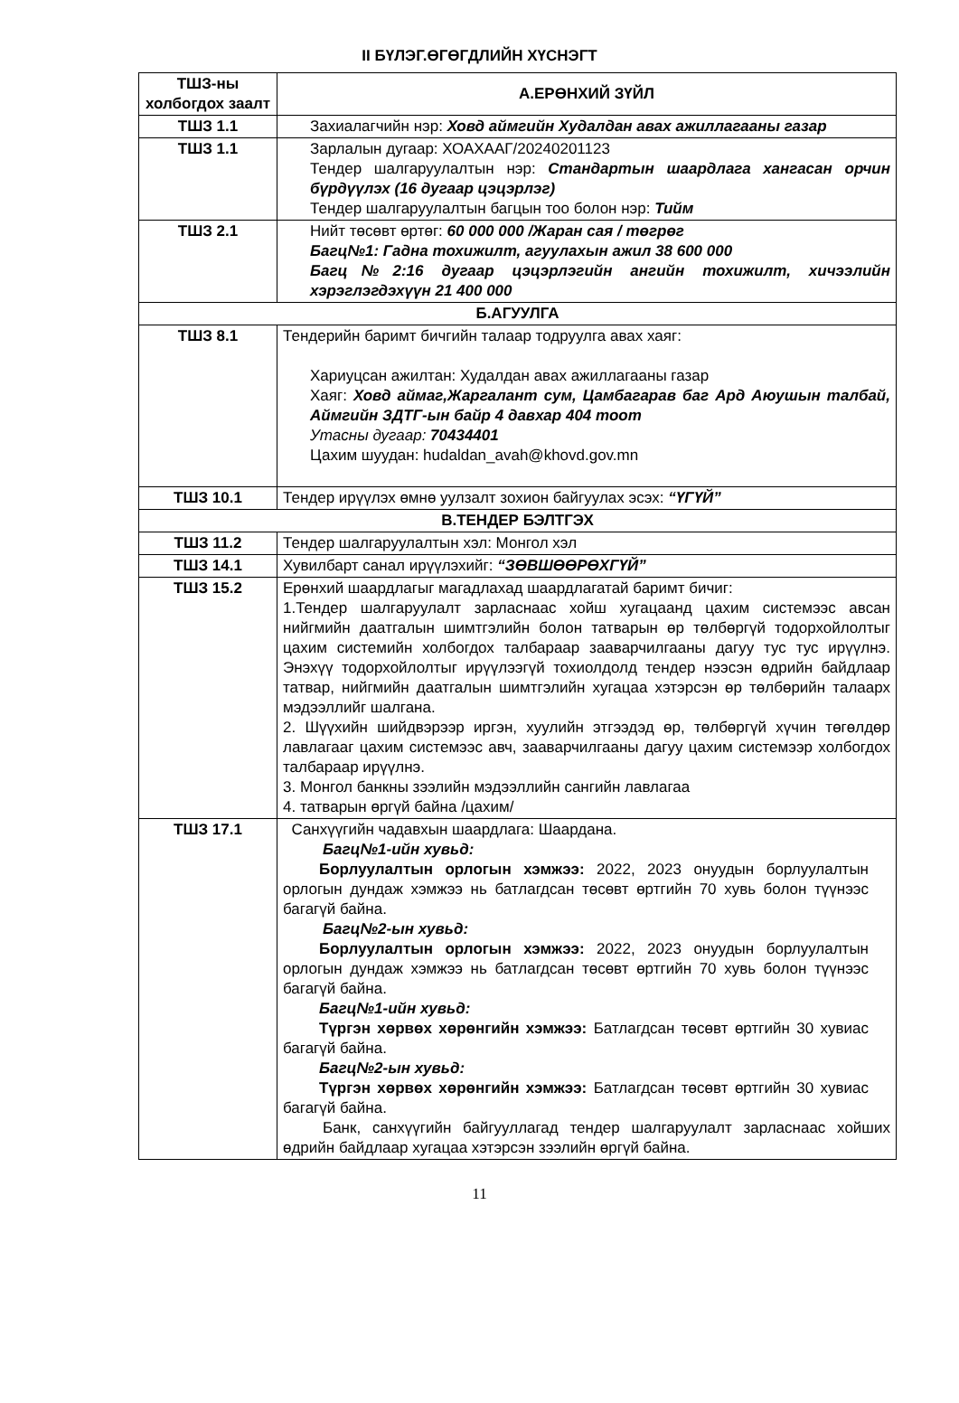II БҮЛЭГ.ӨГӨГДЛИЙН ХҮСНЭГТ
| ТШЗ-ны холбогдох заалт | А.ЕРӨНХИЙ ЗҮЙЛ |
| --- | --- |
| ТШЗ 1.1 | Захиалагчийн нэр: Ховд аймгийн Худалдан авах ажиллагааны газар |
| ТШЗ 1.1 | Зарлалын дугаар: ХОАХААГ/20240201123 Тендер шалгаруулалтын нэр: Стандартын шаардлага хангасан орчин бүрдүүлэх (16 дугаар цэцэрлэг) Тендер шалгаруулалтын багцын тоо болон нэр: Тийм |
| ТШЗ 2.1 | Нийт төсөвт өртөг: 60 000 000 /Жаран сая / төгрөг Багц№1: Гадна тохижилт, агуулахын ажил 38 600 000 Багц№2:16 дугаар цэцэрлэгийн ангийн тохижилт, хичээлийн хэрэглэгдэхүүн 21 400 000 |
| Б.АГУУЛГА | |
| ТШЗ 8.1 | Тендерийн баримт бичгийн талаар тодруулга авах хаяг: Хариуцсан ажилтан: Худалдан авах ажиллагааны газар Хаяг: Ховд аймаг,Жаргалант сум, Цамбагарав баг Ард Аюушын талбай, Аймгийн ЗДТГ-ын байр 4 давхар 404 тоот Утасны дугаар: 70434401 Цахим шуудан: hudaldan_avah@khovd.gov.mn |
| ТШЗ 10.1 | Тендер ирүүлэх өмнө уулзалт зохион байгуулах эсэх: “ҮГҮЙ” |
| В.ТЕНДЕР БЭЛТГЭХ | |
| ТШЗ 11.2 | Тендер шалгаруулалтын хэл: Монгол хэл |
| ТШЗ 14.1 | Хувилбарт санал ирүүлэхийг: “ЗӨВШӨӨРӨХГҮЙ” |
| ТШЗ 15.2 | Ерөнхий шаардлагыг магадлахад шаардлагатай баримт бичиг: 1.Тендер шалгаруулалт зарласнаас хойш хугацаанд цахим системээс авсан нийгмийн даатгалын шимтгэлийн болон татварын өр төлбөргүй тодорхойлолтыг цахим системийн холбогдох талбараар зааварчилгааны дагуу тус тус ирүүлнэ. Энэхүү тодорхойлолтыг ирүүлээгүй тохиолдолд тендер нээсэн өдрийн байдлаар татвар, нийгмийн даатгалын шимтгэлийн хугацаа хэтэрсэн өр төлбөрийн талаарх мэдээллийг шалгана. 2. Шүүхийн шийдвэрээр иргэн, хуулийн этгээдэд өр, төлбөргүй хүчин төгөлдөр лавлагааг цахим системээс авч, зааварчилгааны дагуу цахим системээр холбогдох талбараар ирүүлнэ. 3. Монгол банкны зээлийн мэдээллийн сангийн лавлагаа 4. татварын өргүй байна /цахим/ |
| ТШЗ 17.1 | Санхүүгийн чадавхын шаардлага: Шаардана. Багц№1-ийн хувьд: Борлуулалтын орлогын хэмжээ: 2022, 2023 онуудын борлуулалтын орлогын дундаж хэмжээ нь батлагдсан төсөвт өртгийн 70 хувь болон түүнээс багагүй байна. Багц№2-ын хувьд: Борлуулалтын орлогын хэмжээ: 2022, 2023 онуудын борлуулалтын орлогын дундаж хэмжээ нь батлагдсан төсөвт өртгийн 70 хувь болон түүнээс багагүй байна. Багц№1-ийн хувьд: Түргэн хөрвөх хөрөнгийн хэмжээ: Батлагдсан төсөвт өртгийн 30 хувиас багагүй байна. Багц№2-ын хувьд: Түргэн хөрвөх хөрөнгийн хэмжээ: Батлагдсан төсөвт өртгийн 30 хувиас багагүй байна. Банк, санхүүгийн байгууллагад тендер шалгаруулалт зарласнаас хойших өдрийн байдлаар хугацаа хэтэрсэн зээлийн өргүй байна. |
11